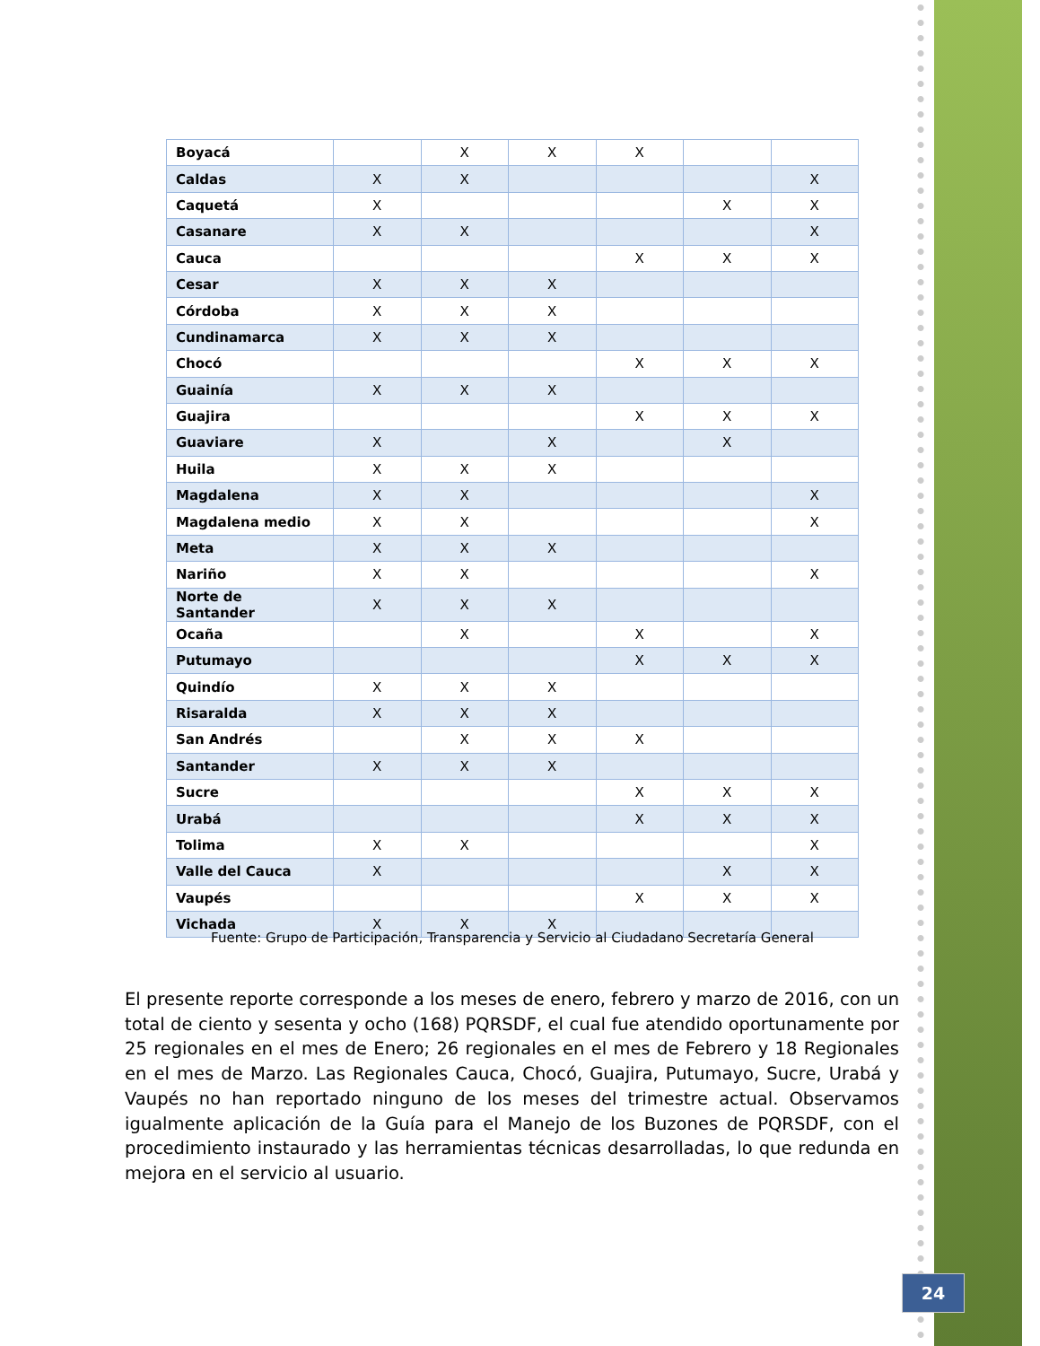| Boyacá | | X | X | X | | |
| Caldas | X | X | | | | X |
| Caquetá | X | | | | X | X |
| Casanare | X | X | | | | X |
| Cauca | | | | X | X | X |
| Cesar | X | X | X | | | |
| Córdoba | X | X | X | | | |
| Cundinamarca | X | X | X | | | |
| Chocó | | | | X | X | X |
| Guainía | X | X | X | | | |
| Guajira | | | | X | X | X |
| Guaviare | X | | X | | X | |
| Huila | X | X | X | | | |
| Magdalena | X | X | | | | X |
| Magdalena medio | X | X | | | | X |
| Meta | X | X | X | | | |
| Nariño | X | X | | | | X |
| Norte de Santander | X | X | X | | | |
| Ocaña | | X | | X | | X |
| Putumayo | | | | X | X | X |
| Quindío | X | X | X | | | |
| Risaralda | X | X | X | | | |
| San Andrés | | X | X | X | | |
| Santander | X | X | X | | | |
| Sucre | | | | X | X | X |
| Urabá | | | | X | X | X |
| Tolima | X | X | | | | X |
| Valle del Cauca | X | | | | X | X |
| Vaupés | | | | X | X | X |
| Vichada | X | X | X | | | |
Fuente: Grupo de Participación, Transparencia y Servicio al Ciudadano Secretaría General
El presente reporte corresponde a los meses de enero, febrero y marzo de 2016, con un total de ciento y sesenta y ocho (168) PQRSDF, el cual fue atendido oportunamente por 25 regionales en el mes de Enero; 26 regionales en el mes de Febrero y 18 Regionales en el mes de Marzo. Las Regionales Cauca, Chocó, Guajira, Putumayo, Sucre, Urabá y Vaupés no han reportado ninguno de los meses del trimestre actual. Observamos igualmente aplicación de la Guía para el Manejo de los Buzones de PQRSDF, con el procedimiento instaurado y las herramientas técnicas desarrolladas, lo que redunda en mejora en el servicio al usuario.
24